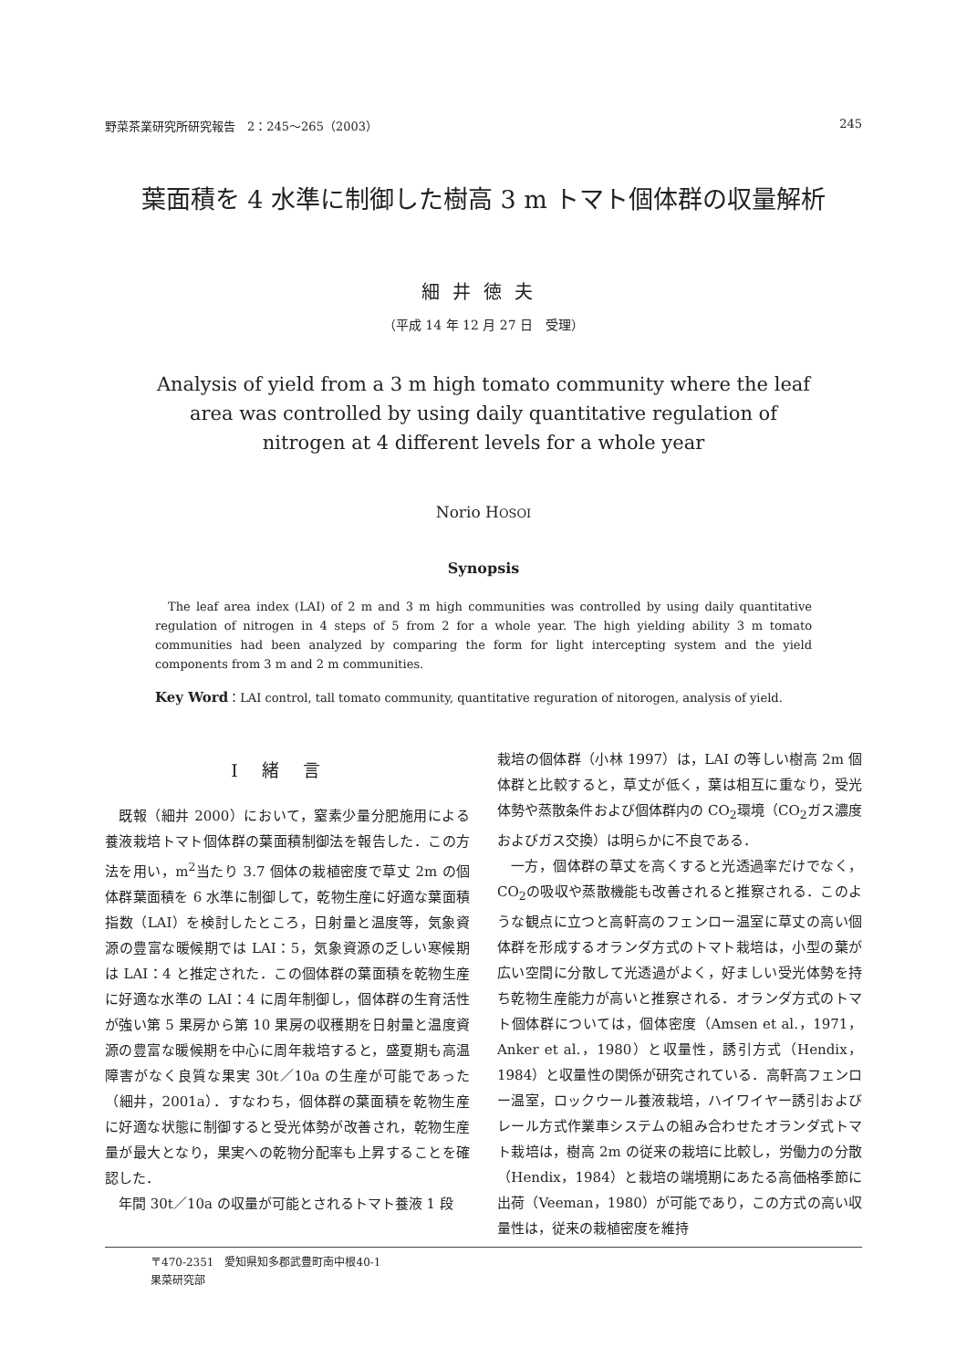野菜茶業研究所研究報告　2：245～265（2003） 245
葉面積を 4 水準に制御した樹高 3 m トマト個体群の収量解析
細井徳夫
（平成 14 年 12 月 27 日　受理）
Analysis of yield from a 3 m high tomato community where the leaf
area was controlled by using daily quantitative regulation of
nitrogen at 4 different levels for a whole year
Norio HOSOI
Synopsis
The leaf area index (LAI) of 2 m and 3 m high communities was controlled by using daily quantitative regulation of nitrogen in 4 steps of 5 from 2 for a whole year. The high yielding ability 3 m tomato communities had been analyzed by comparing the form for light intercepting system and the yield components from 3 m and 2 m communities.
Key Word：LAI control, tall tomato community, quantitative reguration of nitorogen, analysis of yield.
Ⅰ緒言
既報（細井 2000）において，窒素少量分肥施用による養液栽培トマト個体群の葉面積制御法を報告した．この方法を用い，m<sup>2</sup>当たり 3.7 個体の栽植密度で草丈 2m の個体群葉面積を 6 水準に制御して，乾物生産に好適な葉面積指数（LAI）を検討したところ，日射量と温度等，気象資源の豊富な暖候期では LAI：5，気象資源の乏しい寒候期は LAI：4 と推定された．この個体群の葉面積を乾物生産に好適な水準の LAI：4 に周年制御し，個体群の生育活性が強い第 5 果房から第 10 果房の収穫期を日射量と温度資源の豊富な暖候期を中心に周年栽培すると，盛夏期も高温障害がなく良質な果実 30t／10a の生産が可能であった（細井，2001a）．すなわち，個体群の葉面積を乾物生産に好適な状態に制御すると受光体勢が改善され，乾物生産量が最大となり，果実への乾物分配率も上昇することを確認した．
年間 30t／10a の収量が可能とされるトマト養液 1 段
栽培の個体群（小林 1997）は，LAI の等しい樹高 2m 個体群と比較すると，草丈が低く，葉は相互に重なり，受光体勢や蒸散条件および個体群内の CO<sub>2</sub>環境（CO<sub>2</sub>ガス濃度およびガス交換）は明らかに不良である．
一方，個体群の草丈を高くすると光透過率だけでなく，CO<sub>2</sub>の吸収や蒸散機能も改善されると推察される．このような観点に立つと高軒高のフェンロー温室に草丈の高い個体群を形成するオランダ方式のトマト栽培は，小型の葉が広い空間に分散して光透過がよく，好ましい受光体勢を持ち乾物生産能力が高いと推察される．オランダ方式のトマト個体群については，個体密度（Amsen et al.，1971，Anker et al.，1980）と収量性，誘引方式（Hendix，1984）と収量性の関係が研究されている．高軒高フェンロー温室，ロックウール養液栽培，ハイワイヤー誘引およびレール方式作業車システムの組み合わせたオランダ式トマト栽培は，樹高 2m の従来の栽培に比較し，労働力の分散（Hendix，1984）と栽培の端境期にあたる高価格季節に出荷（Veeman，1980）が可能であり，この方式の高い収量性は，従来の栽植密度を維持
〒470-2351　愛知県知多郡武豊町南中根40-1
果菜研究部